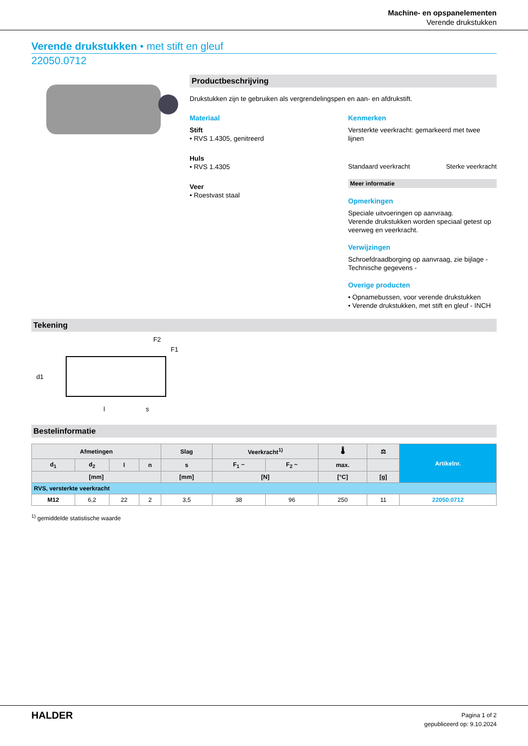Machine- en opspanelementen
Verende drukstukken
Verende drukstukken • met stift en gleuf
22050.0712
Productbeschrijving
Drukstukken zijn te gebruiken als vergrendelingspen en aan- en afdrukstift.
Materiaal
Stift
• RVS 1.4305, genitreerd
Huls
• RVS 1.4305
Veer
• Roestvast staal
Kenmerken
Versterkte veerkracht: gemarkeerd met twee lijnen
Standaard veerkracht Sterke veerkracht
Meer informatie
Opmerkingen
Speciale uitvoeringen op aanvraag.
Verende drukstukken worden speciaal getest op veerweg en veerkracht.
Verwijzingen
Schroefdraadborging op aanvraag, zie bijlage - Technische gegevens -
Overige producten
• Opnamebussen, voor verende drukstukken
• Verende drukstukken, met stift en gleuf - INCH
Tekening
F2
F1
l
s
d1
Bestelinformatie
| Afmetingen | | | | Slag | Veerkracht<sup>1)</sup> | | 🌡 | ⚖ | Artikelnr. |
| --- | --- | --- | --- | --- | --- | --- | --- | --- | --- |
| d<sub>1</sub> | d<sub>2</sub> | l | n | s | F<sub>1</sub> ~ | F<sub>2</sub> ~ | max. | | |
| [mm] | | | | [mm] | [N] | | [°C] | [g] | |
| RVS, versterkte veerkracht | | | | | | | | | |
| M12 | 6,2 | 22 | 2 | 3,5 | 38 | 96 | 250 | 11 | 22050.0712 |
<sup>1)</sup> gemiddelde statistische waarde
HALDER
Pagina 1 of 2
gepubliceerd op: 9.10.2024